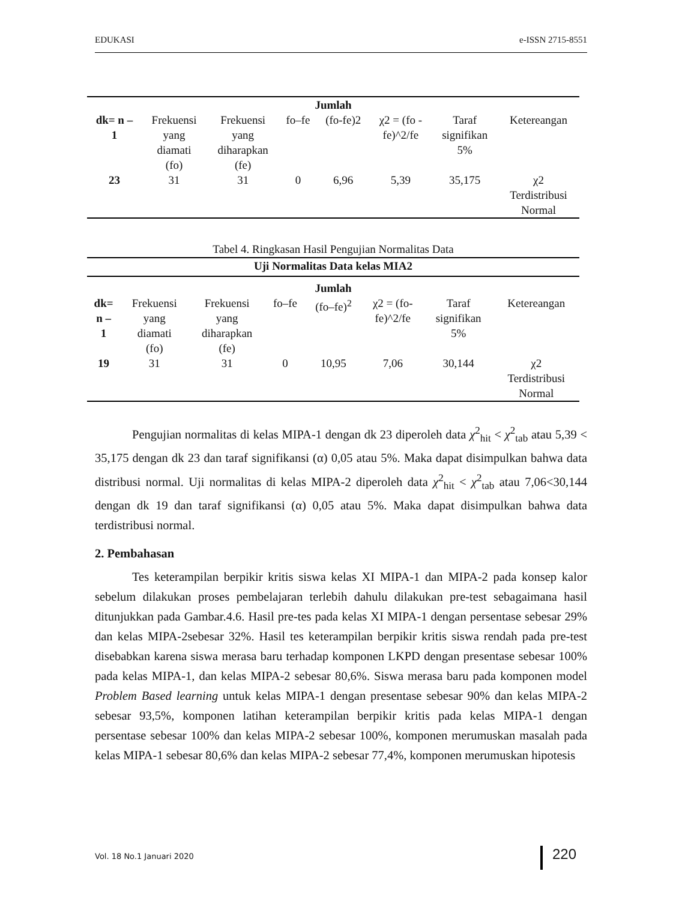EDUKASI e-ISSN 2715-8551
| Jumlah | | | | | | | |
| --- | --- | --- | --- | --- | --- | --- | --- |
| dk= n – 1 | Frekuensi yang diamati (fo) | Frekuensi yang diharapkan (fe) | fo–fe | (fo-fe)2 | χ2 = (fo - fe)^2/fe | Taraf signifikan 5% | Ketereangan |
| 23 | 31 | 31 | 0 | 6,96 | 5,39 | 35,175 | χ2 Terdistribusi Normal |
Tabel 4. Ringkasan Hasil Pengujian Normalitas Data
| Uji Normalitas Data kelas MIA2 | | | | | | | |
| --- | --- | --- | --- | --- | --- | --- | --- |
| Jumlah | | | | | | | |
| dk= n – 1 | Frekuensi yang diamati (fo) | Frekuensi yang diharapkan (fe) | fo–fe | (fo–fe)<sup>2</sup> | χ2 = (fo- fe)^2/fe | Taraf signifikan 5% | Ketereangan |
| 19 | 31 | 31 | 0 | 10,95 | 7,06 | 30,144 | χ2 Terdistribusi Normal |
Pengujian normalitas di kelas MIPA-1 dengan dk 23 diperoleh data χ<sup>2</sup><sub>hit</sub> < χ<sup>2</sup><sub>tab</sub> atau 5,39 < 35,175 dengan dk 23 dan taraf signifikansi (α) 0,05 atau 5%. Maka dapat disimpulkan bahwa data distribusi normal. Uji normalitas di kelas MIPA-2 diperoleh data χ<sup>2</sup><sub>hit</sub> < χ<sup>2</sup><sub>tab</sub> atau 7,06<30,144 dengan dk 19 dan taraf signifikansi (α) 0,05 atau 5%. Maka dapat disimpulkan bahwa data terdistribusi normal.
2. Pembahasan
Tes keterampilan berpikir kritis siswa kelas XI MIPA-1 dan MIPA-2 pada konsep kalor sebelum dilakukan proses pembelajaran terlebih dahulu dilakukan pre-test sebagaimana hasil ditunjukkan pada Gambar.4.6. Hasil pre-tes pada kelas XI MIPA-1 dengan persentase sebesar 29% dan kelas MIPA-2sebesar 32%. Hasil tes keterampilan berpikir kritis siswa rendah pada pre-test disebabkan karena siswa merasa baru terhadap komponen LKPD dengan presentase sebesar 100% pada kelas MIPA-1, dan kelas MIPA-2 sebesar 80,6%. Siswa merasa baru pada komponen model Problem Based learning untuk kelas MIPA-1 dengan presentase sebesar 90% dan kelas MIPA-2 sebesar 93,5%, komponen latihan keterampilan berpikir kritis pada kelas MIPA-1 dengan persentase sebesar 100% dan kelas MIPA-2 sebesar 100%, komponen merumuskan masalah pada kelas MIPA-1 sebesar 80,6% dan kelas MIPA-2 sebesar 77,4%, komponen merumuskan hipotesis
Vol. 18 No.1 Januari 2020 220